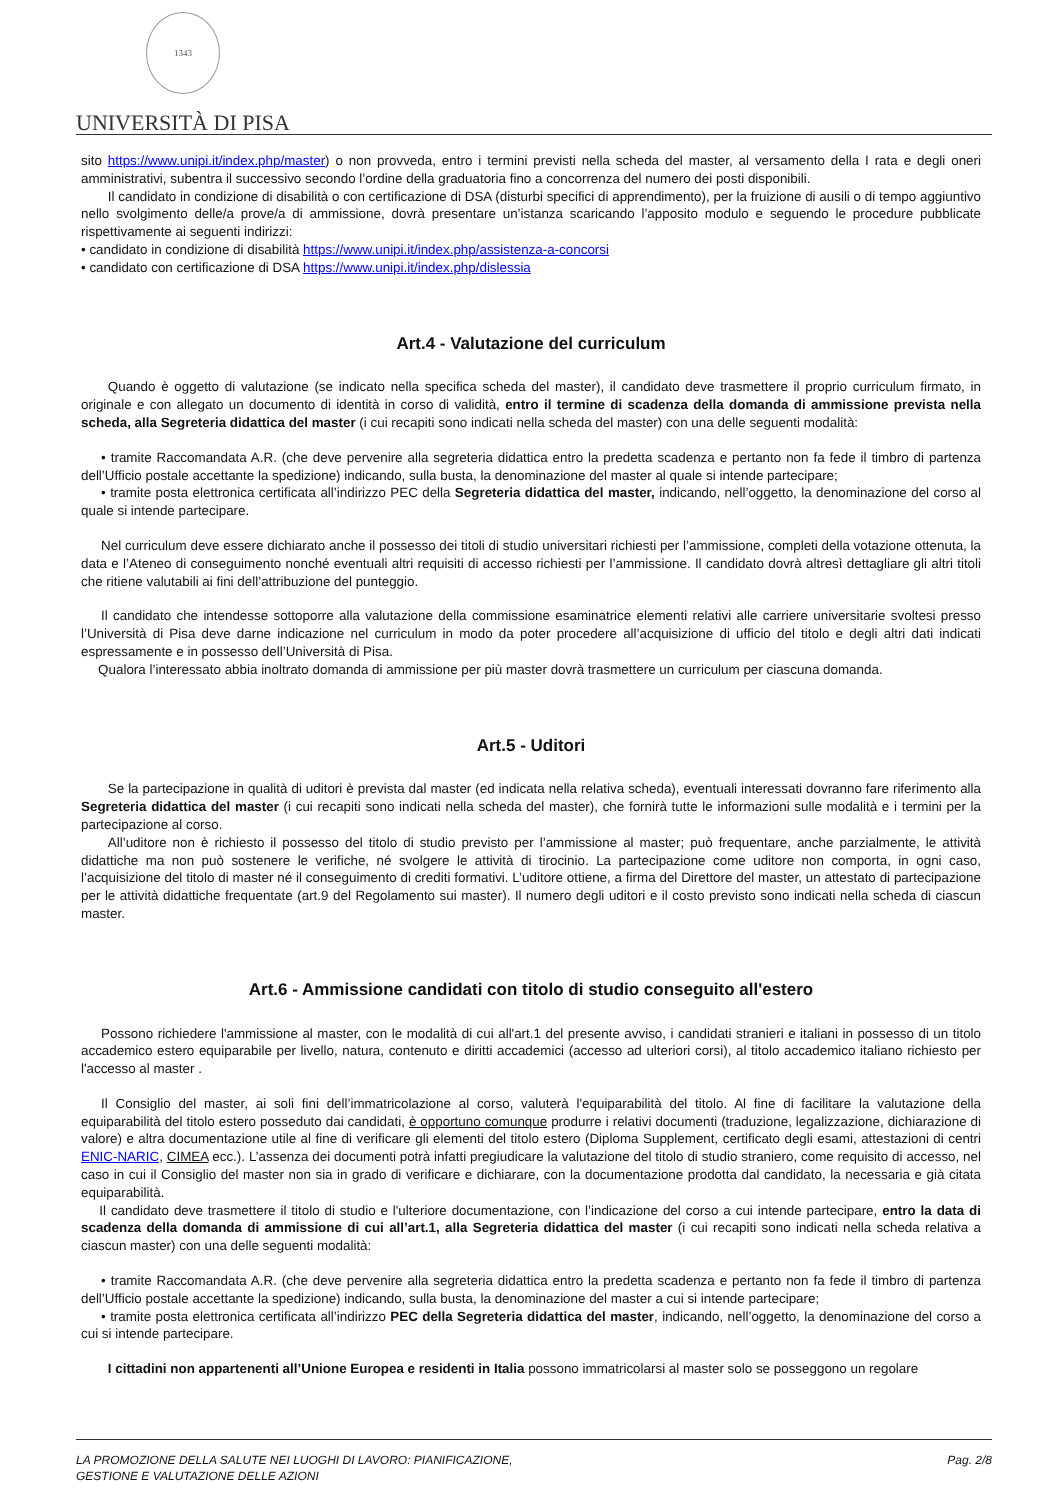1343
UNIVERSITÀ DI PISA
sito https://www.unipi.it/index.php/master) o non provveda, entro i termini previsti nella scheda del master, al versamento della I rata e degli oneri amministrativi, subentra il successivo secondo l’ordine della graduatoria fino a concorrenza del numero dei posti disponibili.
  Il candidato in condizione di disabilità o con certificazione di DSA (disturbi specifici di apprendimento), per la fruizione di ausili o di tempo aggiuntivo nello svolgimento delle/a prove/a di ammissione, dovrà presentare un’istanza scaricando l’apposito modulo e seguendo le procedure pubblicate rispettivamente ai seguenti indirizzi:
• candidato in condizione di disabilità https://www.unipi.it/index.php/assistenza-a-concorsi
• candidato con certificazione di DSA https://www.unipi.it/index.php/dislessia
Art.4 - Valutazione del curriculum
  Quando è oggetto di valutazione (se indicato nella specifica scheda del master), il candidato deve trasmettere il proprio curriculum firmato, in originale e con allegato un documento di identità in corso di validità, entro il termine di scadenza della domanda di ammissione prevista nella scheda, alla Segreteria didattica del master (i cui recapiti sono indicati nella scheda del master) con una delle seguenti modalità:
  • tramite Raccomandata A.R. (che deve pervenire alla segreteria didattica entro la predetta scadenza e pertanto non fa fede il timbro di partenza dell’Ufficio postale accettante la spedizione) indicando, sulla busta, la denominazione del master al quale si intende partecipare;
  • tramite posta elettronica certificata all’indirizzo PEC della Segreteria didattica del master, indicando, nell’oggetto, la denominazione del corso al quale si intende partecipare.
  Nel curriculum deve essere dichiarato anche il possesso dei titoli di studio universitari richiesti per l’ammissione, completi della votazione ottenuta, la data e l’Ateneo di conseguimento nonché eventuali altri requisiti di accesso richiesti per l’ammissione. Il candidato dovrà altresì dettagliare gli altri titoli che ritiene valutabili ai fini dell’attribuzione del punteggio.
  Il candidato che intendesse sottoporre alla valutazione della commissione esaminatrice elementi relativi alle carriere universitarie svoltesi presso l’Università di Pisa deve darne indicazione nel curriculum in modo da poter procedere all’acquisizione di ufficio del titolo e degli altri dati indicati espressamente e in possesso dell’Università di Pisa.
  Qualora l’interessato abbia inoltrato domanda di ammissione per più master dovrà trasmettere un curriculum per ciascuna domanda.
Art.5 - Uditori
  Se la partecipazione in qualità di uditori è prevista dal master (ed indicata nella relativa scheda), eventuali interessati dovranno fare riferimento alla Segreteria didattica del master (i cui recapiti sono indicati nella scheda del master), che fornirà tutte le informazioni sulle modalità e i termini per la partecipazione al corso.
  All’uditore non è richiesto il possesso del titolo di studio previsto per l’ammissione al master; può frequentare, anche parzialmente, le attività didattiche ma non può sostenere le verifiche, né svolgere le attività di tirocinio. La partecipazione come uditore non comporta, in ogni caso, l’acquisizione del titolo di master né il conseguimento di crediti formativi. L’uditore ottiene, a firma del Direttore del master, un attestato di partecipazione per le attività didattiche frequentate (art.9 del Regolamento sui master). Il numero degli uditori e il costo previsto sono indicati nella scheda di ciascun master.
Art.6 - Ammissione candidati con titolo di studio conseguito all'estero
  Possono richiedere l'ammissione al master, con le modalità di cui all'art.1 del presente avviso, i candidati stranieri e italiani in possesso di un titolo accademico estero equiparabile per livello, natura, contenuto e diritti accademici (accesso ad ulteriori corsi), al titolo accademico italiano richiesto per l'accesso al master .
  Il Consiglio del master, ai soli fini dell’immatricolazione al corso, valuterà l'equiparabilità del titolo. Al fine di facilitare la valutazione della equiparabilità del titolo estero posseduto dai candidati, è opportuno comunque produrre i relativi documenti (traduzione, legalizzazione, dichiarazione di valore) e altra documentazione utile al fine di verificare gli elementi del titolo estero (Diploma Supplement, certificato degli esami, attestazioni di centri ENIC-NARIC, CIMEA ecc.). L’assenza dei documenti potrà infatti pregiudicare la valutazione del titolo di studio straniero, come requisito di accesso, nel caso in cui il Consiglio del master non sia in grado di verificare e dichiarare, con la documentazione prodotta dal candidato, la necessaria e già citata equiparabilità.
  Il candidato deve trasmettere il titolo di studio e l'ulteriore documentazione, con l’indicazione del corso a cui intende partecipare, entro la data di scadenza della domanda di ammissione di cui all’art.1, alla Segreteria didattica del master (i cui recapiti sono indicati nella scheda relativa a ciascun master) con una delle seguenti modalità:
  • tramite Raccomandata A.R. (che deve pervenire alla segreteria didattica entro la predetta scadenza e pertanto non fa fede il timbro di partenza dell’Ufficio postale accettante la spedizione) indicando, sulla busta, la denominazione del master a cui si intende partecipare;
  • tramite posta elettronica certificata all’indirizzo PEC della Segreteria didattica del master, indicando, nell’oggetto, la denominazione del corso a cui si intende partecipare.
  I cittadini non appartenenti all’Unione Europea e residenti in Italia possono immatricolarsi al master solo se posseggono un regolare
LA PROMOZIONE DELLA SALUTE NEI LUOGHI DI LAVORO: PIANIFICAZIONE,
GESTIONE E VALUTAZIONE DELLE AZIONI
Pag. 2/8